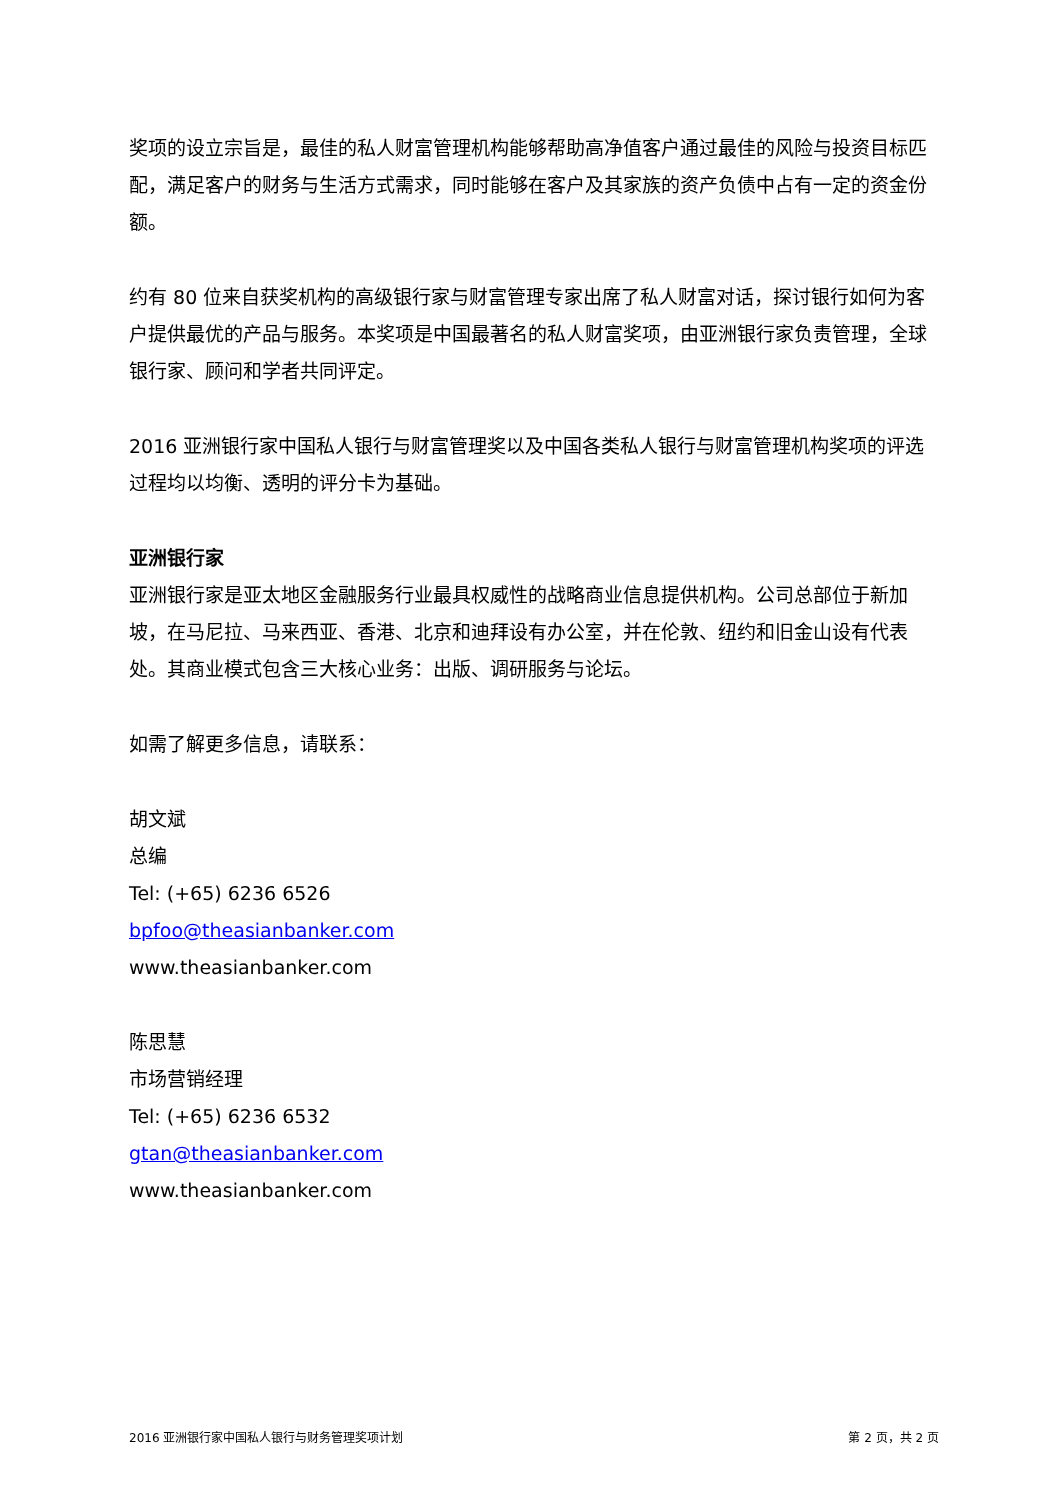奖项的设立宗旨是，最佳的私人财富管理机构能够帮助高净值客户通过最佳的风险与投资目标匹配，满足客户的财务与生活方式需求，同时能够在客户及其家族的资产负债中占有一定的资金份额。
约有 80 位来自获奖机构的高级银行家与财富管理专家出席了私人财富对话，探讨银行如何为客户提供最优的产品与服务。本奖项是中国最著名的私人财富奖项，由亚洲银行家负责管理，全球银行家、顾问和学者共同评定。
2016 亚洲银行家中国私人银行与财富管理奖以及中国各类私人银行与财富管理机构奖项的评选过程均以均衡、透明的评分卡为基础。
亚洲银行家
亚洲银行家是亚太地区金融服务行业最具权威性的战略商业信息提供机构。公司总部位于新加坡，在马尼拉、马来西亚、香港、北京和迪拜设有办公室，并在伦敦、纽约和旧金山设有代表处。其商业模式包含三大核心业务：出版、调研服务与论坛。
如需了解更多信息，请联系：
胡文斌
总编
Tel: (+65) 6236 6526
bpfoo@theasianbanker.com
www.theasianbanker.com
陈思慧
市场营销经理
Tel: (+65) 6236 6532
gtan@theasianbanker.com
www.theasianbanker.com
2016 亚洲银行家中国私人银行与财务管理奖项计划 第 2 页，共 2 页